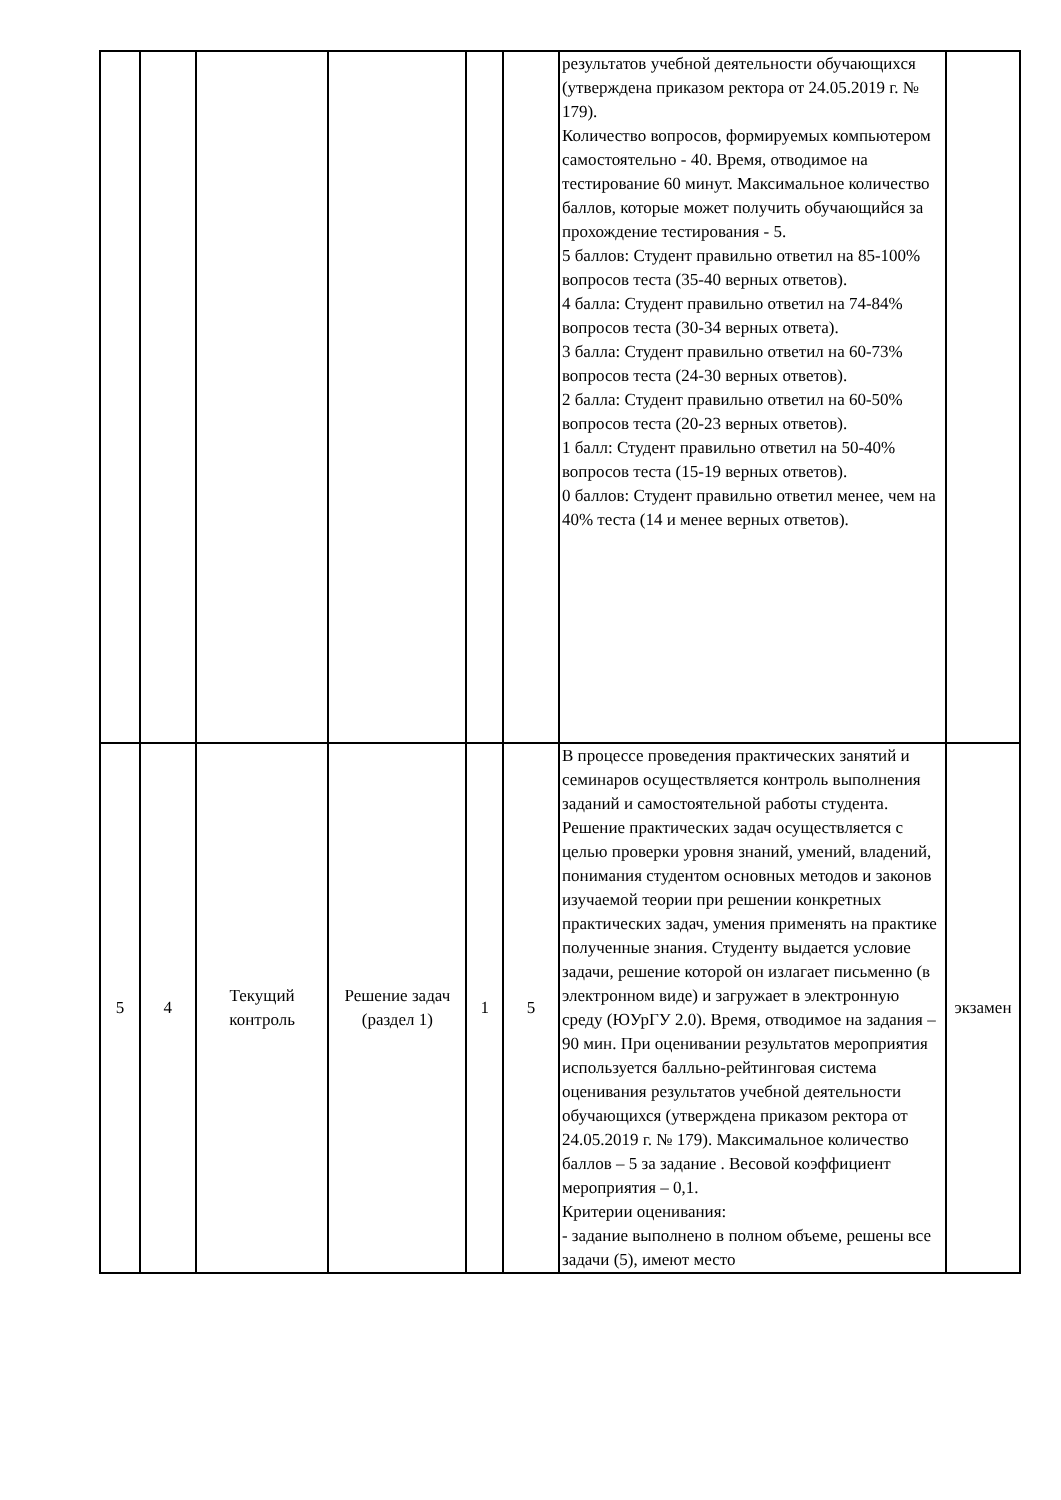| | | | | | | результатов учебной деятельности обучающихся (утверждена приказом ректора от 24.05.2019 г. № 179). Количество вопросов, формируемых компьютером самостоятельно - 40. Время, отводимое на тестирование 60 минут. Максимальное количество баллов, которые может получить обучающийся за прохождение тестирования - 5. 5 баллов: Студент правильно ответил на 85-100% вопросов теста (35-40 верных ответов). 4 балла: Студент правильно ответил на 74-84% вопросов теста (30-34 верных ответа). 3 балла: Студент правильно ответил на 60-73% вопросов теста (24-30 верных ответов). 2 балла: Студент правильно ответил на 60-50% вопросов теста (20-23 верных ответов). 1 балл: Студент правильно ответил на 50-40% вопросов теста (15-19 верных ответов). 0 баллов: Студент правильно ответил менее, чем на 40% теста (14 и менее верных ответов). | |
| 5 | 4 | Текущий контроль | Решение задач (раздел 1) | 1 | 5 | В процессе проведения практических занятий и семинаров осуществляется контроль выполнения заданий и самостоятельной работы студента. Решение практических задач осуществляется с целью проверки уровня знаний, умений, владений, понимания студентом основных методов и законов изучаемой теории при решении конкретных практических задач, умения применять на практике полученные знания. Студенту выдается условие задачи, решение которой он излагает письменно (в электронном виде) и загружает в электронную среду (ЮУрГУ 2.0). Время, отводимое на задания – 90 мин. При оценивании результатов мероприятия используется балльно-рейтинговая система оценивания результатов учебной деятельности обучающихся (утверждена приказом ректора от 24.05.2019 г. № 179). Максимальное количество баллов – 5 за задание . Весовой коэффициент мероприятия – 0,1. Критерии оценивания: - задание выполнено в полном объеме, решены все задачи (5), имеют место | экзамен |